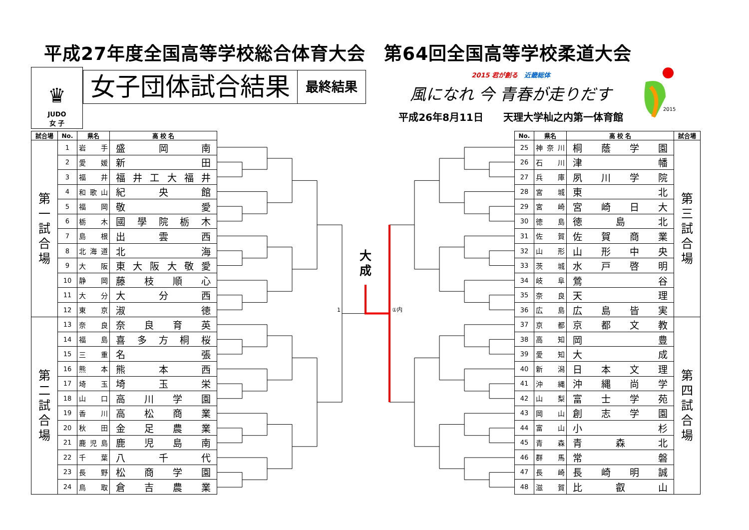平成27年度全国高等学校総合体育大会　第64回全国高等学校柔道大会
♛
JUDO
女 子
女子団体試合結果
最終結果
2015 君が創る　近畿総体
風になれ 今 青春が走りだす
平成26年8月11日　　天理大学杣之内第一体育館
2015
| 試合場 | No. | 県名 | 高 校 名 |
| --- | --- | --- | --- |
| 第 一 試 合 場 | 1 | 岩手 | 盛岡南 |
| | 2 | 愛媛 | 新田 |
| | 3 | 福井 | 福井工大福井 |
| | 4 | 和歌山 | 紀央館 |
| | 5 | 福岡 | 敬愛 |
| | 6 | 栃木 | 國學院栃木 |
| | 7 | 島根 | 出雲西 |
| | 8 | 北海道 | 北海 |
| | 9 | 大阪 | 東大阪大敬愛 |
| | 10 | 静岡 | 藤枝順心 |
| | 11 | 大分 | 大分西 |
| | 12 | 東京 | 淑徳 |
| 第 二 試 合 場 | 13 | 奈良 | 奈良育英 |
| | 14 | 福島 | 喜多方桐桜 |
| | 15 | 三重 | 名張 |
| | 16 | 熊本 | 熊本西 |
| | 17 | 埼玉 | 埼玉栄 |
| | 18 | 山口 | 高川学園 |
| | 19 | 香川 | 高松商業 |
| | 20 | 秋田 | 金足農業 |
| | 21 | 鹿児島 | 鹿児島南 |
| | 22 | 千葉 | 八千代 |
| | 23 | 長野 | 松商学園 |
| | 24 | 鳥取 | 倉吉農業 |
大
成
1
①内
| No. | 県名 | 高 校 名 | 試合場 |
| --- | --- | --- | --- |
| 25 | 神奈川 | 桐蔭学園 | 第 三 試 合 場 |
| 26 | 石川 | 津幡 | |
| 27 | 兵庫 | 夙川学院 | |
| 28 | 宮城 | 東北 | |
| 29 | 宮崎 | 宮崎日大 | |
| 30 | 徳島 | 徳島北 | |
| 31 | 佐賀 | 佐賀商業 | |
| 32 | 山形 | 山形中央 | |
| 33 | 茨城 | 水戸啓明 | |
| 34 | 岐阜 | 鶯谷 | |
| 35 | 奈良 | 天理 | |
| 36 | 広島 | 広島皆実 | |
| 37 | 京都 | 京都文教 | 第 四 試 合 場 |
| 38 | 高知 | 岡豊 | |
| 39 | 愛知 | 大成 | |
| 40 | 新潟 | 日本文理 | |
| 41 | 沖縄 | 沖縄尚学 | |
| 42 | 山梨 | 富士学苑 | |
| 43 | 岡山 | 創志学園 | |
| 44 | 富山 | 小杉 | |
| 45 | 青森 | 青森北 | |
| 46 | 群馬 | 常磐 | |
| 47 | 長崎 | 長崎明誠 | |
| 48 | 滋賀 | 比叡山 | |